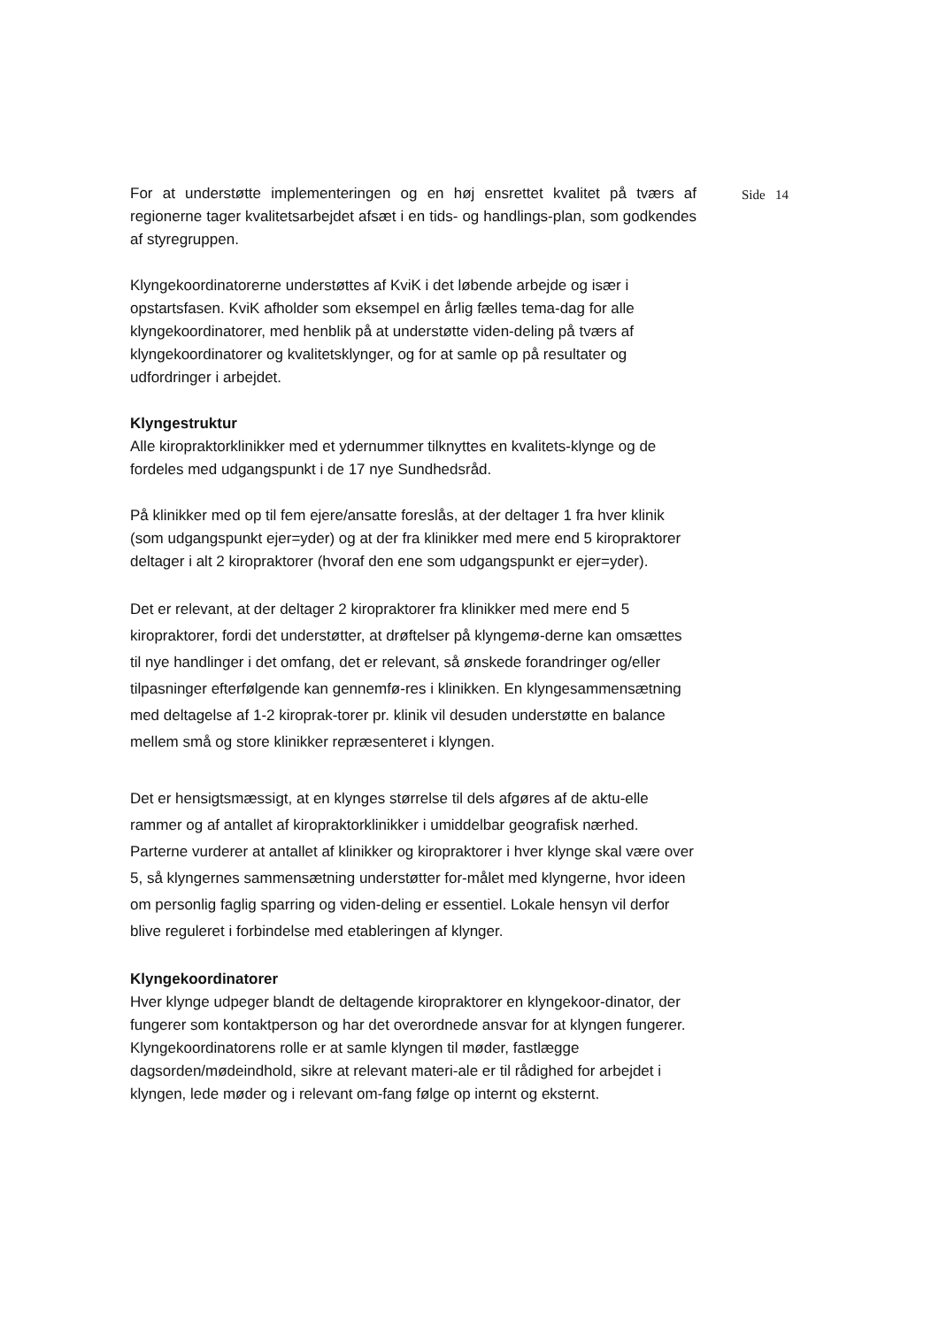Side 14
For at understøtte implementeringen og en høj ensrettet kvalitet på tværs af regionerne tager kvalitetsarbejdet afsæt i en tids- og handlings-plan, som godkendes af styregruppen.
Klyngekoordinatorerne understøttes af KviK i det løbende arbejde og især i opstartsfasen. KviK afholder som eksempel en årlig fælles tema-dag for alle klyngekoordinatorer, med henblik på at understøtte viden-deling på tværs af klyngekoordinatorer og kvalitetsklynger, og for at samle op på resultater og udfordringer i arbejdet.
Klyngestruktur
Alle kiropraktorklinikker med et ydernummer tilknyttes en kvalitets-klynge og de fordeles med udgangspunkt i de 17 nye Sundhedsråd.
På klinikker med op til fem ejere/ansatte foreslås, at der deltager 1 fra hver klinik (som udgangspunkt ejer=yder) og at der fra klinikker med mere end 5 kiropraktorer deltager i alt 2 kiropraktorer (hvoraf den ene som udgangspunkt er ejer=yder).
Det er relevant, at der deltager 2 kiropraktorer fra klinikker med mere end 5 kiropraktorer, fordi det understøtter, at drøftelser på klyngemø-derne kan omsættes til nye handlinger i det omfang, det er relevant, så ønskede forandringer og/eller tilpasninger efterfølgende kan gennemfø-res i klinikken. En klyngesammensætning med deltagelse af 1-2 kiroprak-torer pr. klinik vil desuden understøtte en balance mellem små og store klinikker repræsenteret i klyngen.
Det er hensigtsmæssigt, at en klynges størrelse til dels afgøres af de aktu-elle rammer og af antallet af kiropraktorklinikker i umiddelbar geografisk nærhed. Parterne vurderer at antallet af klinikker og kiropraktorer i hver klynge skal være over 5, så klyngernes sammensætning understøtter for-målet med klyngerne, hvor ideen om personlig faglig sparring og viden-deling er essentiel. Lokale hensyn vil derfor blive reguleret i forbindelse med etableringen af klynger.
Klyngekoordinatorer
Hver klynge udpeger blandt de deltagende kiropraktorer en klyngekoor-dinator, der fungerer som kontaktperson og har det overordnede ansvar for at klyngen fungerer. Klyngekoordinatorens rolle er at samle klyngen til møder, fastlægge dagsorden/mødeindhold, sikre at relevant materi-ale er til rådighed for arbejdet i klyngen, lede møder og i relevant om-fang følge op internt og eksternt.